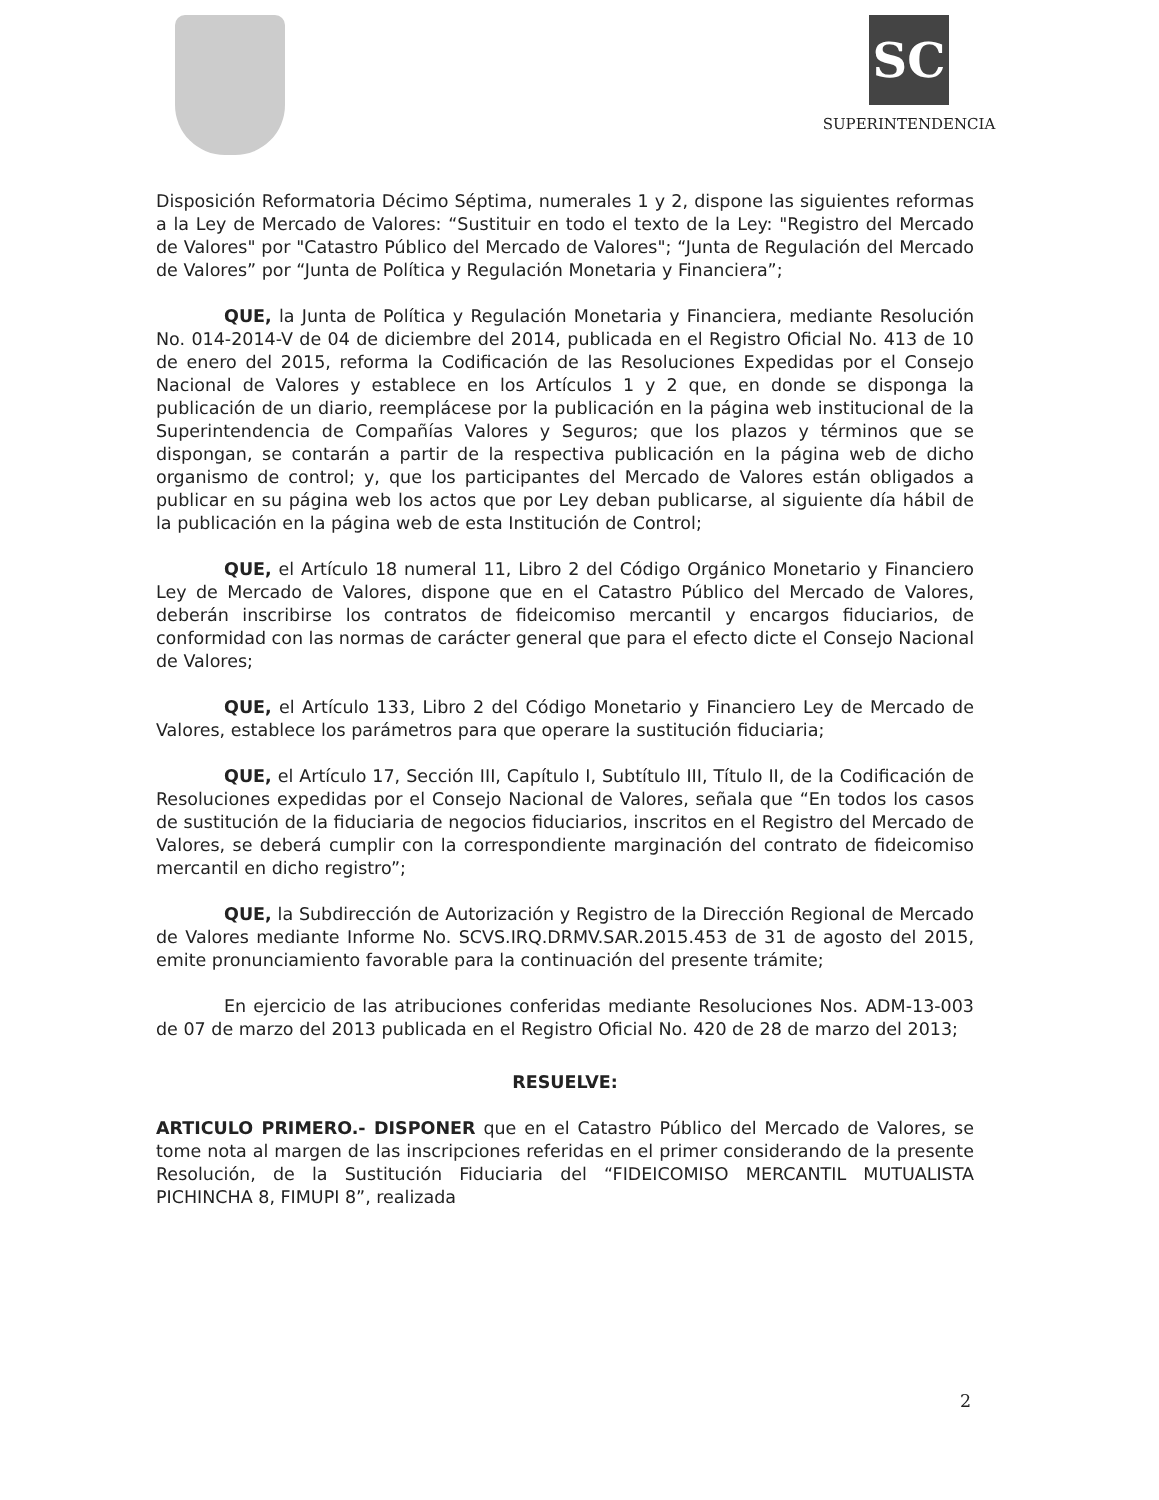SC
SUPERINTENDENCIA
Disposición Reformatoria Décimo Séptima, numerales 1 y 2, dispone las siguientes reformas a la Ley de Mercado de Valores: “Sustituir en todo el texto de la Ley: "Registro del Mercado de Valores" por "Catastro Público del Mercado de Valores"; “Junta de Regulación del Mercado de Valores” por “Junta de Política y Regulación Monetaria y Financiera”;
QUE, la Junta de Política y Regulación Monetaria y Financiera, mediante Resolución No. 014-2014-V de 04 de diciembre del 2014, publicada en el Registro Oficial No. 413 de 10 de enero del 2015, reforma la Codificación de las Resoluciones Expedidas por el Consejo Nacional de Valores y establece en los Artículos 1 y 2 que, en donde se disponga la publicación de un diario, reemplácese por la publicación en la página web institucional de la Superintendencia de Compañías Valores y Seguros; que los plazos y términos que se dispongan, se contarán a partir de la respectiva publicación en la página web de dicho organismo de control; y, que los participantes del Mercado de Valores están obligados a publicar en su página web los actos que por Ley deban publicarse, al siguiente día hábil de la publicación en la página web de esta Institución de Control;
QUE, el Artículo 18 numeral 11, Libro 2 del Código Orgánico Monetario y Financiero Ley de Mercado de Valores, dispone que en el Catastro Público del Mercado de Valores, deberán inscribirse los contratos de fideicomiso mercantil y encargos fiduciarios, de conformidad con las normas de carácter general que para el efecto dicte el Consejo Nacional de Valores;
QUE, el Artículo 133, Libro 2 del Código Monetario y Financiero Ley de Mercado de Valores, establece los parámetros para que operare la sustitución fiduciaria;
QUE, el Artículo 17, Sección III, Capítulo I, Subtítulo III, Título II, de la Codificación de Resoluciones expedidas por el Consejo Nacional de Valores, señala que “En todos los casos de sustitución de la fiduciaria de negocios fiduciarios, inscritos en el Registro del Mercado de Valores, se deberá cumplir con la correspondiente marginación del contrato de fideicomiso mercantil en dicho registro”;
QUE, la Subdirección de Autorización y Registro de la Dirección Regional de Mercado de Valores mediante Informe No. SCVS.IRQ.DRMV.SAR.2015.453 de 31 de agosto del 2015, emite pronunciamiento favorable para la continuación del presente trámite;
En ejercicio de las atribuciones conferidas mediante Resoluciones Nos. ADM-13-003 de 07 de marzo del 2013 publicada en el Registro Oficial No. 420 de 28 de marzo del 2013;
RESUELVE:
ARTICULO PRIMERO.- DISPONER que en el Catastro Público del Mercado de Valores, se tome nota al margen de las inscripciones referidas en el primer considerando de la presente Resolución, de la Sustitución Fiduciaria del “FIDEICOMISO MERCANTIL MUTUALISTA PICHINCHA 8, FIMUPI 8”, realizada
2